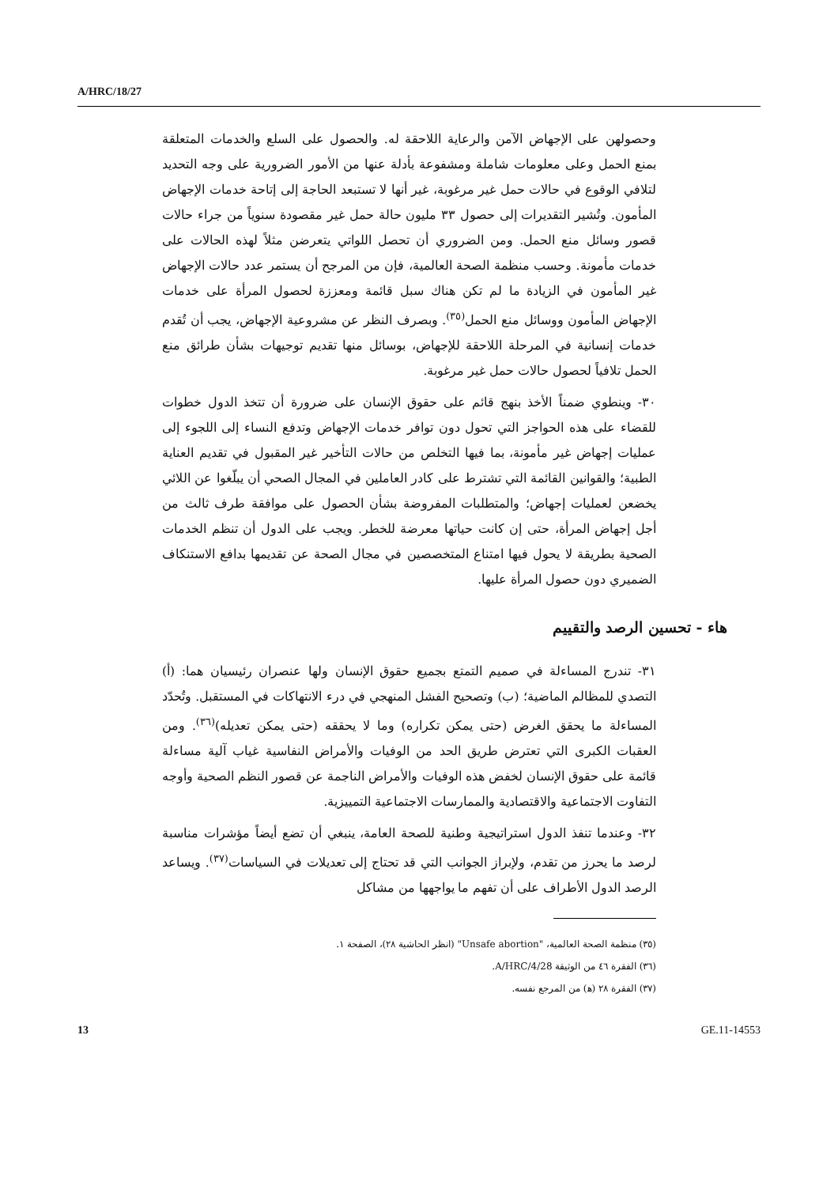A/HRC/18/27
وحصولهن على الإجهاض الآمن والرعاية اللاحقة له. والحصول على السلع والخدمات المتعلقة بمنع الحمل وعلى معلومات شاملة ومشفوعة بأدلة عنها من الأمور الضرورية على وجه التحديد لتلافي الوقوع في حالات حمل غير مرغوبة، غير أنها لا تستبعد الحاجة إلى إتاحة خدمات الإجهاض المأمون. وتُشير التقديرات إلى حصول ٣٣ مليون حالة حمل غير مقصودة سنوياً من جراء حالات قصور وسائل منع الحمل. ومن الضروري أن تحصل اللواتي يتعرضن مثلاً لهذه الحالات على خدمات مأمونة. وحسب منظمة الصحة العالمية، فإن من المرجح أن يستمر عدد حالات الإجهاض غير المأمون في الزيادة ما لم تكن هناك سبل قائمة ومعززة لحصول المرأة على خدمات الإجهاض المأمون ووسائل منع الحمل<sup>(٣٥)</sup>. وبصرف النظر عن مشروعية الإجهاض، يجب أن تُقدم خدمات إنسانية في المرحلة اللاحقة للإجهاض، بوسائل منها تقديم توجيهات بشأن طرائق منع الحمل تلافياً لحصول حالات حمل غير مرغوبة.
٣٠- وينطوي ضمناً الأخذ بنهج قائم على حقوق الإنسان على ضرورة أن تتخذ الدول خطوات للقضاء على هذه الحواجز التي تحول دون توافر خدمات الإجهاض وتدفع النساء إلى اللجوء إلى عمليات إجهاض غير مأمونة، بما فيها التخلص من حالات التأخير غير المقبول في تقديم العناية الطبية؛ والقوانين القائمة التي تشترط على كادر العاملين في المجال الصحي أن يبلّغوا عن اللائي يخضعن لعمليات إجهاض؛ والمتطلبات المفروضة بشأن الحصول على موافقة طرف ثالث من أجل إجهاض المرأة، حتى إن كانت حياتها معرضة للخطر. ويجب على الدول أن تنظم الخدمات الصحية بطريقة لا يحول فيها امتناع المتخصصين في مجال الصحة عن تقديمها بدافع الاستنكاف الضميري دون حصول المرأة عليها.
هاء - تحسين الرصد والتقييم
٣١- تندرج المساءلة في صميم التمتع بجميع حقوق الإنسان ولها عنصران رئيسيان هما: (أ) التصدي للمظالم الماضية؛ (ب) وتصحيح الفشل المنهجي في درء الانتهاكات في المستقبل. وتُحدّد المساءلة ما يحقق الغرض (حتى يمكن تكراره) وما لا يحققه (حتى يمكن تعديله)<sup>(٣٦)</sup>. ومن العقبات الكبرى التي تعترض طريق الحد من الوفيات والأمراض النفاسية غياب آلية مساءلة قائمة على حقوق الإنسان لخفض هذه الوفيات والأمراض الناجمة عن قصور النظم الصحية وأوجه التفاوت الاجتماعية والاقتصادية والممارسات الاجتماعية التمييزية.
٣٢- وعندما تنفذ الدول استراتيجية وطنية للصحة العامة، ينبغي أن تضع أيضاً مؤشرات مناسبة لرصد ما يحرز من تقدم، ولإبراز الجوانب التي قد تحتاج إلى تعديلات في السياسات<sup>(٣٧)</sup>. ويساعد الرصد الدول الأطراف على أن تفهم ما يواجهها من مشاكل
(٣٥) منظمة الصحة العالمية، "Unsafe abortion" (انظر الحاشية ٢٨)، الصفحة ١.
(٣٦) الفقرة ٤٦ من الوثيقة A/HRC/4/28.
(٣٧) الفقرة ٢٨ (ﻫ) من المرجع نفسه.
13 GE.11-14553